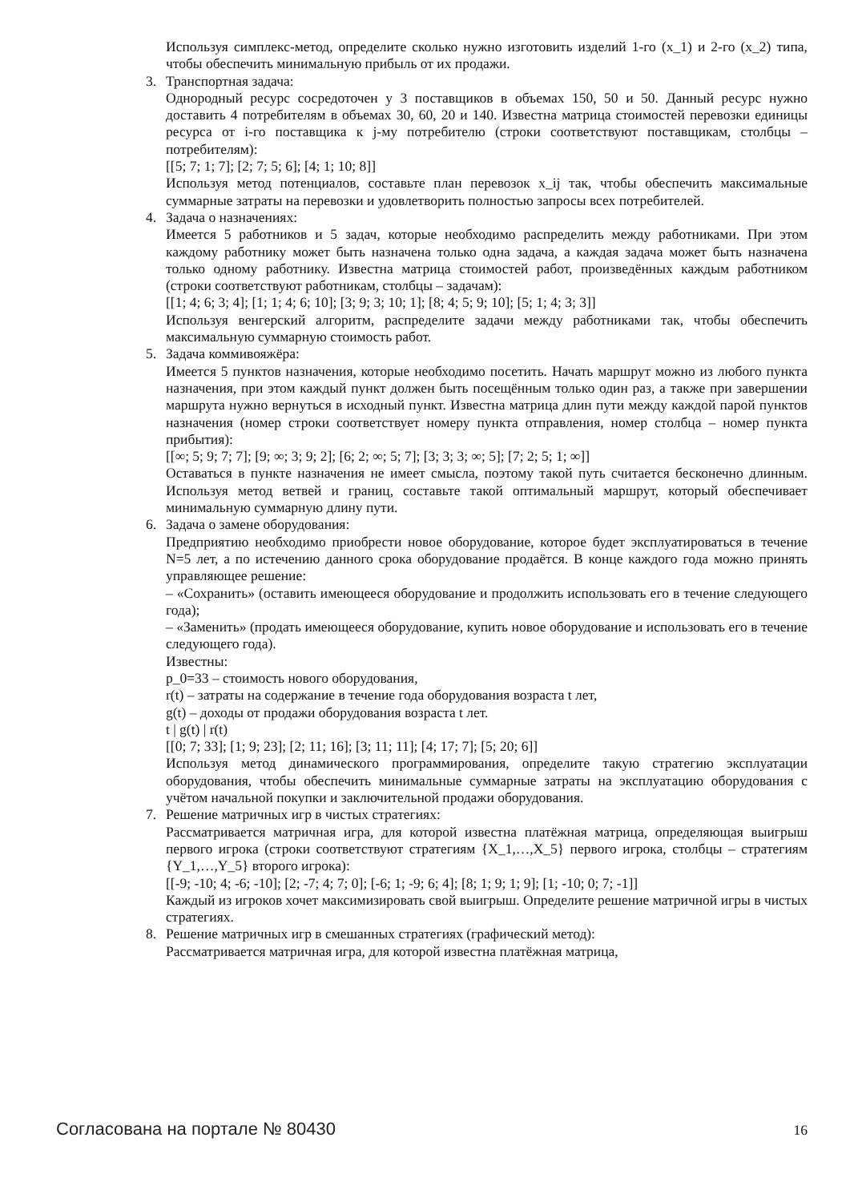Используя симплекс-метод, определите сколько нужно изготовить изделий 1-го (x_1) и 2-го (x_2) типа, чтобы обеспечить минимальную прибыль от их продажи.
3. Транспортная задача:
Однородный ресурс сосредоточен у 3 поставщиков в объемах 150, 50 и 50. Данный ресурс нужно доставить 4 потребителям в объемах 30, 60, 20 и 140. Известна матрица стоимостей перевозки единицы ресурса от i-го поставщика к j-му потребителю (строки соответствуют поставщикам, столбцы – потребителям):
[[5; 7; 1; 7]; [2; 7; 5; 6]; [4; 1; 10; 8]]
Используя метод потенциалов, составьте план перевозок x_ij так, чтобы обеспечить максимальные суммарные затраты на перевозки и удовлетворить полностью запросы всех потребителей.
4. Задача о назначениях:
Имеется 5 работников и 5 задач, которые необходимо распределить между работниками. При этом каждому работнику может быть назначена только одна задача, а каждая задача может быть назначена только одному работнику. Известна матрица стоимостей работ, произведённых каждым работником (строки соответствуют работникам, столбцы – задачам):
[[1; 4; 6; 3; 4]; [1; 1; 4; 6; 10]; [3; 9; 3; 10; 1]; [8; 4; 5; 9; 10]; [5; 1; 4; 3; 3]]
Используя венгерский алгоритм, распределите задачи между работниками так, чтобы обеспечить максимальную суммарную стоимость работ.
5. Задача коммивояжёра:
Имеется 5 пунктов назначения, которые необходимо посетить. Начать маршрут можно из любого пункта назначения, при этом каждый пункт должен быть посещённым только один раз, а также при завершении маршрута нужно вернуться в исходный пункт. Известна матрица длин пути между каждой парой пунктов назначения (номер строки соответствует номеру пункта отправления, номер столбца – номер пункта прибытия):
[[∞; 5; 9; 7; 7]; [9; ∞; 3; 9; 2]; [6; 2; ∞; 5; 7]; [3; 3; 3; ∞; 5]; [7; 2; 5; 1; ∞]]
Оставаться в пункте назначения не имеет смысла, поэтому такой путь считается бесконечно длинным. Используя метод ветвей и границ, составьте такой оптимальный маршрут, который обеспечивает минимальную суммарную длину пути.
6. Задача о замене оборудования:
Предприятию необходимо приобрести новое оборудование, которое будет эксплуатироваться в течение N=5 лет, а по истечению данного срока оборудование продаётся. В конце каждого года можно принять управляющее решение:
– «Сохранить» (оставить имеющееся оборудование и продолжить использовать его в течение следующего года);
– «Заменить» (продать имеющееся оборудование, купить новое оборудование и использовать его в течение следующего года).
Известны:
p_0=33 – стоимость нового оборудования,
r(t) – затраты на содержание в течение года оборудования возраста t лет,
g(t) – доходы от продажи оборудования возраста t лет.
t | g(t) | r(t)
[[0; 7; 33]; [1; 9; 23]; [2; 11; 16]; [3; 11; 11]; [4; 17; 7]; [5; 20; 6]]
Используя метод динамического программирования, определите такую стратегию эксплуатации оборудования, чтобы обеспечить минимальные суммарные затраты на эксплуатацию оборудования с учётом начальной покупки и заключительной продажи оборудования.
7. Решение матричных игр в чистых стратегиях:
Рассматривается матричная игра, для которой известна платёжная матрица, определяющая выигрыш первого игрока (строки соответствуют стратегиям {X_1,…,X_5} первого игрока, столбцы – стратегиям {Y_1,…,Y_5} второго игрока):
[[-9; -10; 4; -6; -10]; [2; -7; 4; 7; 0]; [-6; 1; -9; 6; 4]; [8; 1; 9; 1; 9]; [1; -10; 0; 7; -1]]
Каждый из игроков хочет максимизировать свой выигрыш. Определите решение матричной игры в чистых стратегиях.
8. Решение матричных игр в смешанных стратегиях (графический метод):
Рассматривается матричная игра, для которой известна платёжная матрица,
Согласована на портале № 80430 16